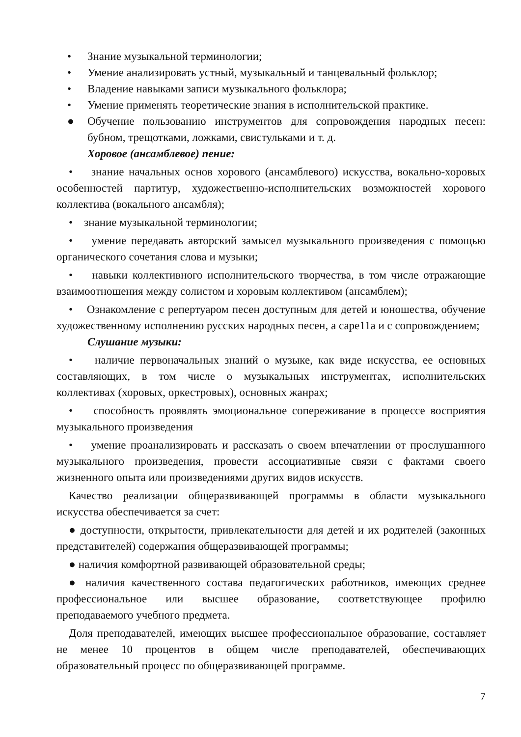• Знание музыкальной терминологии;
• Умение анализировать устный, музыкальный и танцевальный фольклор;
• Владение навыками записи музыкального фольклора;
• Умение применять теоретические знания в исполнительской практике.
● Обучение пользованию инструментов для сопровождения народных песен: бубном, трещотками, ложками, свистульками и т. д.
Хоровое (ансамблевое) пение:
• знание начальных основ хорового (ансамблевого) искусства, вокально-хоровых особенностей партитур, художественно-исполнительских возможностей хорового коллектива (вокального ансамбля);
• знание музыкальной терминологии;
• умение передавать авторский замысел музыкального произведения с помощью органического сочетания слова и музыки;
• навыки коллективного исполнительского творчества, в том числе отражающие взаимоотношения между солистом и хоровым коллективом (ансамблем);
• Ознакомление с репертуаром песен доступным для детей и юношества, обучение художественному исполнению русских народных песен, а саре11а и с сопровождением;
Слушание музыки:
• наличие первоначальных знаний о музыке, как виде искусства, ее основных составляющих, в том числе о музыкальных инструментах, исполнительских коллективах (хоровых, оркестровых), основных жанрах;
• способность проявлять эмоциональное сопереживание в процессе восприятия музыкального произведения
• умение проанализировать и рассказать о своем впечатлении от прослушанного музыкального произведения, провести ассоциативные связи с фактами своего жизненного опыта или произведениями других видов искусств.
Качество реализации общеразвивающей программы в области музыкального искусства обеспечивается за счет:
● доступности, открытости, привлекательности для детей и их родителей (законных представителей) содержания общеразвивающей программы;
● наличия комфортной развивающей образовательной среды;
● наличия качественного состава педагогических работников, имеющих среднее профессиональное или высшее образование, соответствующее профилю преподаваемого учебного предмета.
Доля преподавателей, имеющих высшее профессиональное образование, составляет не менее 10 процентов в общем числе преподавателей, обеспечивающих образовательный процесс по общеразвивающей программе.
7